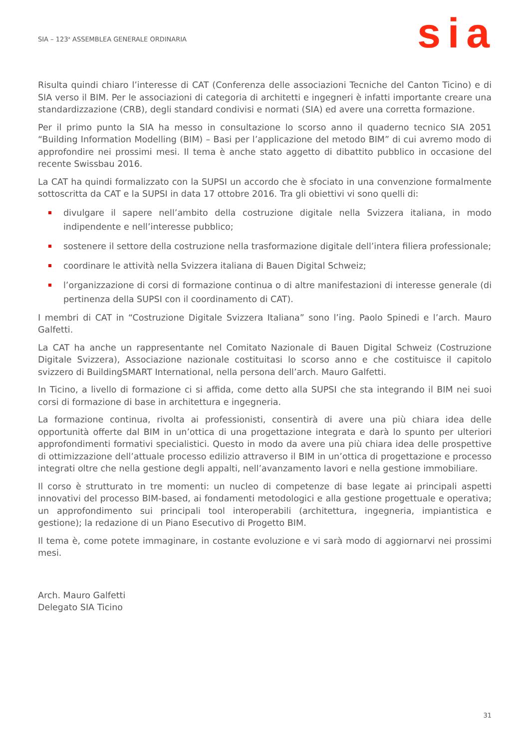SIA – 123<sup>a</sup> ASSEMBLEA GENERALE ORDINARIA
sia
Risulta quindi chiaro l’interesse di CAT (Conferenza delle associazioni Tecniche del Canton Ticino) e di SIA verso il BIM. Per le associazioni di categoria di architetti e ingegneri è infatti importante creare una standardizzazione (CRB), degli standard condivisi e normati (SIA) ed avere una corretta formazione.
Per il primo punto la SIA ha messo in consultazione lo scorso anno il quaderno tecnico SIA 2051 “Building Information Modelling (BIM) – Basi per l’applicazione del metodo BIM” di cui avremo modo di approfondire nei prossimi mesi. Il tema è anche stato aggetto di dibattito pubblico in occasione del recente Swissbau 2016.
La CAT ha quindi formalizzato con la SUPSI un accordo che è sfociato in una convenzione formalmente sottoscritta da CAT e la SUPSI in data 17 ottobre 2016. Tra gli obiettivi vi sono quelli di:
divulgare il sapere nell’ambito della costruzione digitale nella Svizzera italiana, in modo indipendente e nell’interesse pubblico;
sostenere il settore della costruzione nella trasformazione digitale dell’intera filiera professionale;
coordinare le attività nella Svizzera italiana di Bauen Digital Schweiz;
l’organizzazione di corsi di formazione continua o di altre manifestazioni di interesse generale (di pertinenza della SUPSI con il coordinamento di CAT).
I membri di CAT in “Costruzione Digitale Svizzera Italiana” sono l’ing. Paolo Spinedi e l’arch. Mauro Galfetti.
La CAT ha anche un rappresentante nel Comitato Nazionale di Bauen Digital Schweiz (Costruzione Digitale Svizzera), Associazione nazionale costituitasi lo scorso anno e che costituisce il capitolo svizzero di BuildingSMART International, nella persona dell’arch. Mauro Galfetti.
In Ticino, a livello di formazione ci si affida, come detto alla SUPSI che sta integrando il BIM nei suoi corsi di formazione di base in architettura e ingegneria.
La formazione continua, rivolta ai professionisti, consentirà di avere una più chiara idea delle opportunità offerte dal BIM in un’ottica di una progettazione integrata e darà lo spunto per ulteriori approfondimenti formativi specialistici. Questo in modo da avere una più chiara idea delle prospettive di ottimizzazione dell’attuale processo edilizio attraverso il BIM in un’ottica di progettazione e processo integrati oltre che nella gestione degli appalti, nell’avanzamento lavori e nella gestione immobiliare.
Il corso è strutturato in tre momenti: un nucleo di competenze di base legate ai principali aspetti innovativi del processo BIM-based, ai fondamenti metodologici e alla gestione progettuale e operativa; un approfondimento sui principali tool interoperabili (architettura, ingegneria, impiantistica e gestione); la redazione di un Piano Esecutivo di Progetto BIM.
Il tema è, come potete immaginare, in costante evoluzione e vi sarà modo di aggiornarvi nei prossimi mesi.
Arch. Mauro Galfetti
Delegato SIA Ticino
31